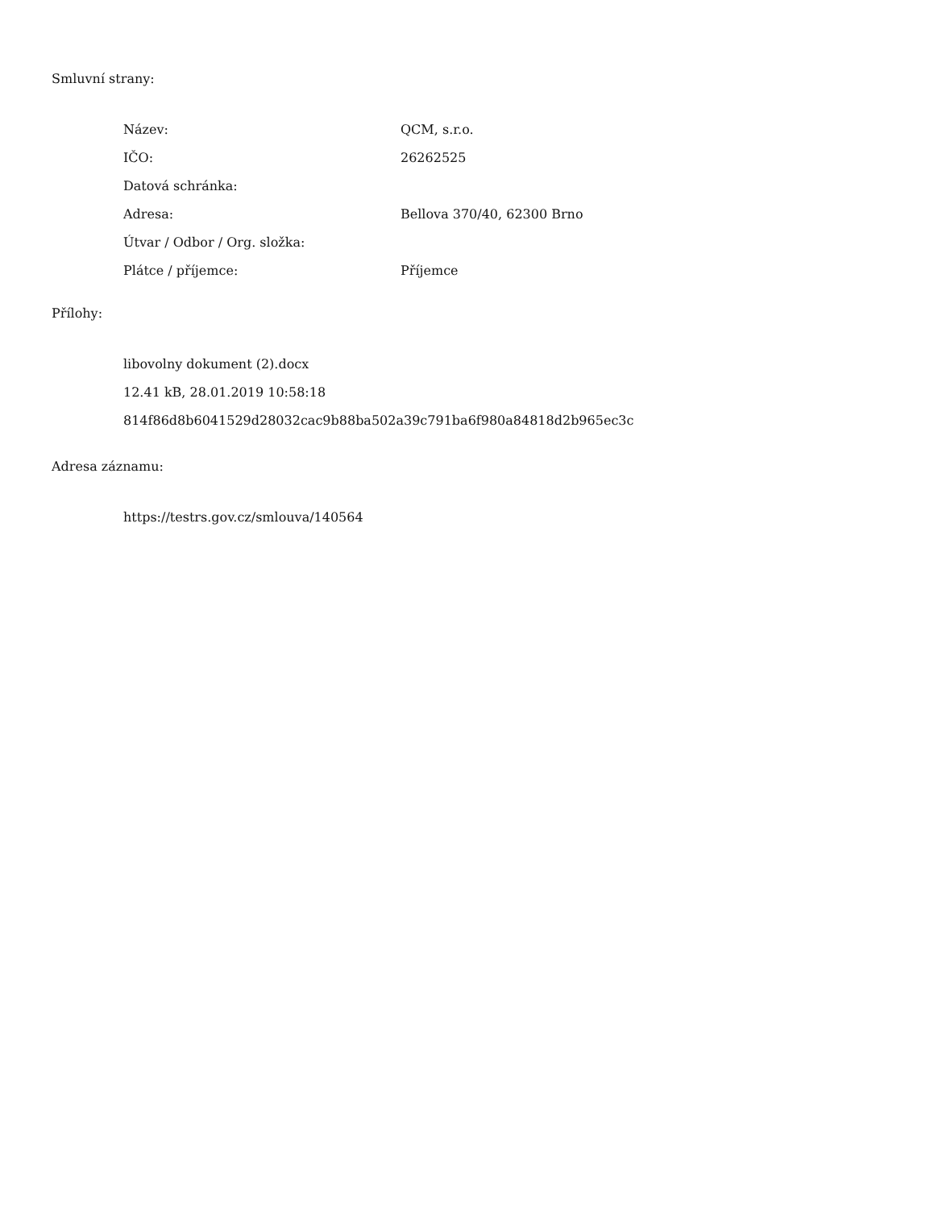Smluvní strany:
| Název: | QCM, s.r.o. |
| IČO: | 26262525 |
| Datová schránka: | |
| Adresa: | Bellova 370/40, 62300 Brno |
| Útvar / Odbor / Org. složka: | |
| Plátce / příjemce: | Příjemce |
Přílohy:
libovolny dokument (2).docx
12.41 kB, 28.01.2019 10:58:18
814f86d8b6041529d28032cac9b88ba502a39c791ba6f980a84818d2b965ec3c
Adresa záznamu:
https://testrs.gov.cz/smlouva/140564